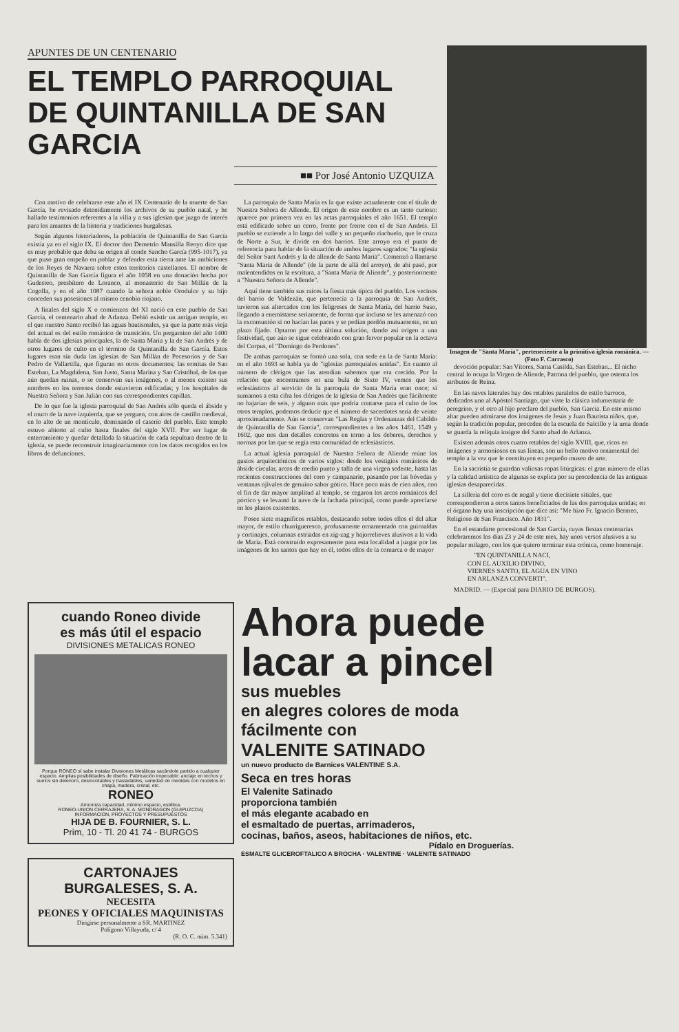APUNTES DE UN CENTENARIO
EL TEMPLO PARROQUIAL
DE QUINTANILLA DE SAN GARCIA
■■ Por José Antonio UZQUIZA
Con motivo de celebrarse este año el IX Centenario de la muerte de San García, he revisado detenidamente los archivos de su pueblo natal, y he hallado testimonios referentes a la villa y a sus iglesias que juzgo de interés para los amantes de la historia y tradiciones burgalesas.
Según algunos historiadores, la población de Quintanilla de San García existía ya en el siglo IX. El doctor don Demetrio Mansilla Reoyo dice que es muy probable que deba su origen al conde Sancho García (995-1017), ya que puso gran empeño en poblar y defender esta tierra ante las ambiciones de los Reyes de Navarra sobre estos territorios castellanos. El nombre de Quintanilla de San García figura el año 1058 en una donación hecha por Gudesteo, presbítero de Loranco, al monasterio de San Millán de la Cogolla, y en el año 1087 cuando la señora noble Orodulce y su hijo conceden sus posesiones al mismo cenobio riojano.
A finales del siglo X o comienzos del XI nació en este pueblo de San García, el centenario abad de Arlanza. Debió existir un antiguo templo, en el que nuestro Santo recibió las aguas bautismales, ya que la parte más vieja del actual es del estilo románico de transición. Un pergamino del año 1400 habla de dos iglesias principales, la de Santa María y la de San Andrés y de otros lugares de culto en el término de Quintanilla de San García. Estos lugares eran sin duda las iglesias de San Millán de Pecesorios y de San Pedro de Vallartilla, que figuran en otros documentos; las ermitas de San Esteban, La Magdalena, San Justo, Santa Marina y San Cristóbal, de las que aún quedan ruinas, o se conservan sus imágenes, o al menos existen sus nombres en los terrenos donde estuvieron edificadas; y los hospitales de Nuestra Señora y San Julián con sus correspondientes capillas.
De lo que fue la iglesia parroquial de San Andrés sólo queda el ábside y el muro de la nave izquierda, que se yerguen, con aires de castillo medieval, en lo alto de un montículo, dominando el caserío del pueblo. Este templo estuvo abierto al culto hasta finales del siglo XVII. Por ser lugar de enterramiento y quedar detallada la situación de cada sepultura dentro de la iglesia, se puede reconstruir imaginariamente con los datos recogidos en los libros de defunciones.
La parroquia de Santa María es la que existe actualmente con el título de Nuestra Señora de Allende. El origen de este nombre es un tanto curioso: aparece por primera vez en las actas parroquiales el año 1651. El templo está edificado sobre un cerro, frente por frente con el de San Andrés. El pueblo se extiende a lo largo del valle y un pequeño riachuelo, que le cruza de Norte a Sur, le divide en dos barrios. Este arroyo era el punto de referencia para hablar de la situación de ambos lugares sagrados: "la eglesia del Señor Sant Andrés y la de allende de Santa María". Comenzó a llamarse "Santa María de Allende" (de la parte de allá del arroyo), de ahí pasó, por malentendidos en la escritura, a "Santa María de Aliende", y posteriormente a "Nuestra Señora de Allende".
Aquí tiene también sus raíces la fiesta más típica del pueblo. Los vecinos del barrio de Valdezán, que pertenecía a la parroquia de San Andrés, tuvieron sus altercados con los feligreses de Santa María, del barrio Suso, llegando a enemistarse seriamente, de forma que incluso se les amenazó con la excomunión si no hacían las paces y se pedían perdón mutuamente, en un plazo fijado. Optaron por esta última solución, dando así origen a una festividad, que aún se sigue celebrando con gran fervor popular en la octava del Corpus, el "Domingo de Perdones".
De ambas parroquias se formó una sola, con sede en la de Santa María: en el año 1693 se habla ya de "iglesias parroquiales unidas". En cuanto al número de clérigos que las atendían sabemos que era crecido. Por la relación que encontramos en una bula de Sixto IV, vemos que los eclesiásticos al servicio de la parroquia de Santa María eran once; si sumamos a esta cifra los clérigos de la iglesia de San Andrés que fácilmente no bajarían de seis, y alguno más que podría contarse para el culto de los otros templos, podemos deducir que el número de sacerdotes sería de veinte aproximadamente. Aún se conservan "Las Reglas y Ordenanzas del Cabildo de Quintanilla de San García", correspondientes a los años 1461, 1549 y 1602, que nos dan detalles concretos en torno a los deberes, derechos y normas por las que se regía esta comunidad de eclesiásticos.
La actual iglesia parraquial de Nuestra Señora de Aliende reúne los gustos arquitectónicos de varios siglos: desde los vestigios románicos de ábside circular, arcos de medio punto y talla de una virgen sedente, hasta las recientes construcciones del coro y campanario, pasando por las bóvedas y ventanas ojivales de genuino sabor gótico. Hace poco más de cien años, con el fin de dar mayor amplitud al templo, se cegaron los arcos románicos del pórtico y se levantó la nave de la fachada principal, como puede apreciarse en los planos existentes.
Posee siete magníficos retablos, destacando sobre todos ellos el del altar mayor, de estilo churrigueresco, profusamente ornamentado con guirnaldas y cortinajes, columnas estriadas en zig-zag y bajorrelieves alusivos a la vida de María. Está construído expresamente para esta localidad a juzgar por las imágenes de los santos que hay en él, todos ellos de la comarca o de mayor
Imagen de "Santa María", perteneciente a la primitiva iglesia románica. — (Foto F. Carrasco)
devoción popular: San Vítores, Santa Casilda, San Esteban... El nicho central lo ocupa la Virgen de Aliende, Patrona del pueblo, que ostenta los atributos de Reina.
En las naves laterales hay dos retablos paralelos de estilo barroco, dedicados uno al Apóstol Santiago, que viste la clásica indumentaria de peregrino, y el otro al hijo preclaro del pueblo, San García. En este mismo altar pueden admirarse dos imágenes de Jesús y Juan Bautista niños, que, según la tradición popular, proceden de la escuela de Salcillo y la urna donde se guarda la reliquia insigne del Santo abad de Arlanza.
Existen además otros cuatro retablos del siglo XVIII, que, ricos en imágenes y armoniosos en sus líneas, son un bello motivo ornamental del templo a la vez que le constituyen en pequeño museo de arte.
En la sacristía se guardan valiosas ropas litúrgicas: el gran número de ellas y la calidad artística de algunas se explica por su procedencia de las antiguas iglesias desaparecidas.
La sillería del coro es de nogal y tiene diecisiete sitiales, que correspondieron a otros tantos beneficiados de las dos parroquias unidas; en el órgano hay una inscripción que dice así: "Me hizo Fr. Ignacio Bermeo, Religioso de San Francisco. Año 1831".
En el estandarte procesional de San García, cuyas fiestas centenarias celebraremos los días 23 y 24 de este mes, hay unos versos alusivos a su popular milagro, con los que quiero terminar esta crónica, como homenaje.
"EN QUINTANILLA NACI,
CON EL AUXILIO DIVINO,
VIERNES SANTO, EL AGUA EN VINO
EN ARLANZA CONVERTI".
MADRID. — (Especial para DIARIO DE BURGOS).
cuando Roneo divide
es más útil el espacio
DIVISIONES METALICAS RONEO
Porque RONEO sí sabe instalar Divisiones Metálicas sacándole partido a cualquier espacio. Amplias posibilidades de diseño. Fabricación impecable: anclaje en techos y suelos sin deterioro, desmontables y trasladables, variedad de medidas con modelos en chapa, madera, cristal, etc.
RONEO
Armoniza capacidad, mínimo espacio, estética.
RONEO-UNION CERRAJERA, S. A. MONDRAGON (GUIPUZCOA)
INFORMACION, PROYECTOS Y PRESUPUESTOS
HIJA DE B. FOURNIER, S. L.
Prim, 10 - Tl. 20 41 74 - BURGOS
CARTONAJES BURGALESES, S. A.
NECESITA
PEONES Y OFICIALES MAQUINISTAS
Dirigirse personalmente a SR. MARTINEZ
Polígono Villayuda, c/ 4
(R. O. C. núm. 5.341)
Ahora puede
lacar a pincel
sus muebles
en alegres colores de moda
fácilmente con
VALENITE SATINADO
un nuevo producto de Barnices VALENTINE S.A.
Seca en tres horas
El Valenite Satinado
proporciona también
el más elegante acabado en
el esmaltado de puertas, arrimaderos,
cocinas, baños, aseos, habitaciones de niños, etc.
Pídalo en Droguerías.
ESMALTE GLICEROFTALICO A BROCHA · VALENTINE · VALENITE SATINADO